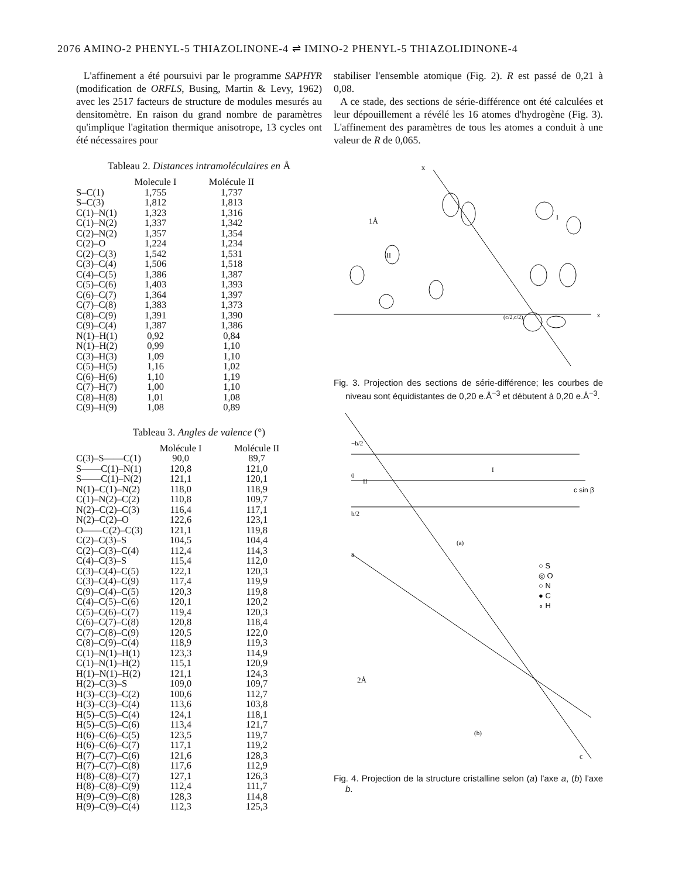2076 AMINO-2 PHENYL-5 THIAZOLINONE-4 ⇌ IMINO-2 PHENYL-5 THIAZOLIDINONE-4
L'affinement a été poursuivi par le programme SAPHYR (modification de ORFLS, Busing, Martin & Levy, 1962) avec les 2517 facteurs de structure de modules mesurés au densitomètre. En raison du grand nombre de paramètres qu'implique l'agitation thermique anisotrope, 13 cycles ont été nécessaires pour
Tableau 2. Distances intramoléculaires en Å
| | Molecule I | Molécule II |
| --- | --- | --- |
| S–C(1) | 1,755 | 1,737 |
| S–C(3) | 1,812 | 1,813 |
| C(1)–N(1) | 1,323 | 1,316 |
| C(1)–N(2) | 1,337 | 1,342 |
| C(2)–N(2) | 1,357 | 1,354 |
| C(2)–O | 1,224 | 1,234 |
| C(2)–C(3) | 1,542 | 1,531 |
| C(3)–C(4) | 1,506 | 1,518 |
| C(4)–C(5) | 1,386 | 1,387 |
| C(5)–C(6) | 1,403 | 1,393 |
| C(6)–C(7) | 1,364 | 1,397 |
| C(7)–C(8) | 1,383 | 1,373 |
| C(8)–C(9) | 1,391 | 1,390 |
| C(9)–C(4) | 1,387 | 1,386 |
| N(1)–H(1) | 0,92 | 0,84 |
| N(1)–H(2) | 0,99 | 1,10 |
| C(3)–H(3) | 1,09 | 1,10 |
| C(5)–H(5) | 1,16 | 1,02 |
| C(6)–H(6) | 1,10 | 1,19 |
| C(7)–H(7) | 1,00 | 1,10 |
| C(8)–H(8) | 1,01 | 1,08 |
| C(9)–H(9) | 1,08 | 0,89 |
Tableau 3. Angles de valence (°)
| | Molécule I | Molécule II |
| --- | --- | --- |
| C(3)–S——C(1) | 90,0 | 89,7 |
| S——C(1)–N(1) | 120,8 | 121,0 |
| S——C(1)–N(2) | 121,1 | 120,1 |
| N(1)–C(1)–N(2) | 118,0 | 118,9 |
| C(1)–N(2)–C(2) | 110,8 | 109,7 |
| N(2)–C(2)–C(3) | 116,4 | 117,1 |
| N(2)–C(2)–O | 122,6 | 123,1 |
| O——C(2)–C(3) | 121,1 | 119,8 |
| C(2)–C(3)–S | 104,5 | 104,4 |
| C(2)–C(3)–C(4) | 112,4 | 114,3 |
| C(4)–C(3)–S | 115,4 | 112,0 |
| C(3)–C(4)–C(5) | 122,1 | 120,3 |
| C(3)–C(4)–C(9) | 117,4 | 119,9 |
| C(9)–C(4)–C(5) | 120,3 | 119,8 |
| C(4)–C(5)–C(6) | 120,1 | 120,2 |
| C(5)–C(6)–C(7) | 119,4 | 120,3 |
| C(6)–C(7)–C(8) | 120,8 | 118,4 |
| C(7)–C(8)–C(9) | 120,5 | 122,0 |
| C(8)–C(9)–C(4) | 118,9 | 119,3 |
| C(1)–N(1)–H(1) | 123,3 | 114,9 |
| C(1)–N(1)–H(2) | 115,1 | 120,9 |
| H(1)–N(1)–H(2) | 121,1 | 124,3 |
| H(2)–C(3)–S | 109,0 | 109,7 |
| H(3)–C(3)–C(2) | 100,6 | 112,7 |
| H(3)–C(3)–C(4) | 113,6 | 103,8 |
| H(5)–C(5)–C(4) | 124,1 | 118,1 |
| H(5)–C(5)–C(6) | 113,4 | 121,7 |
| H(6)–C(6)–C(5) | 123,5 | 119,7 |
| H(6)–C(6)–C(7) | 117,1 | 119,2 |
| H(7)–C(7)–C(6) | 121,6 | 128,3 |
| H(7)–C(7)–C(8) | 117,6 | 112,9 |
| H(8)–C(8)–C(7) | 127,1 | 126,3 |
| H(8)–C(8)–C(9) | 112,4 | 111,7 |
| H(9)–C(9)–C(8) | 128,3 | 114,8 |
| H(9)–C(9)–C(4) | 112,3 | 125,3 |
stabiliser l'ensemble atomique (Fig. 2). R est passé de 0,21 à 0,08.
A ce stade, des sections de série-différence ont été calculées et leur dépouillement a révélé les 16 atomes d'hydrogène (Fig. 3). L'affinement des paramètres de tous les atomes a conduit à une valeur de R de 0,065.
z
x
1Å
II
I
(c/2,c/2)
Fig. 3. Projection des sections de série-différence; les courbes de niveau sont équidistantes de 0,20 e.Å<sup>−3</sup> et débutent à 0,20 e.Å<sup>−3</sup>.
−b/2
0
b/2
c sin β
(a)
a
II
I
○ S
◎ O
○ N
● C
∘ H
2Å
(b)
c
Fig. 4. Projection de la structure cristalline selon (a) l'axe a, (b) l'axe b.